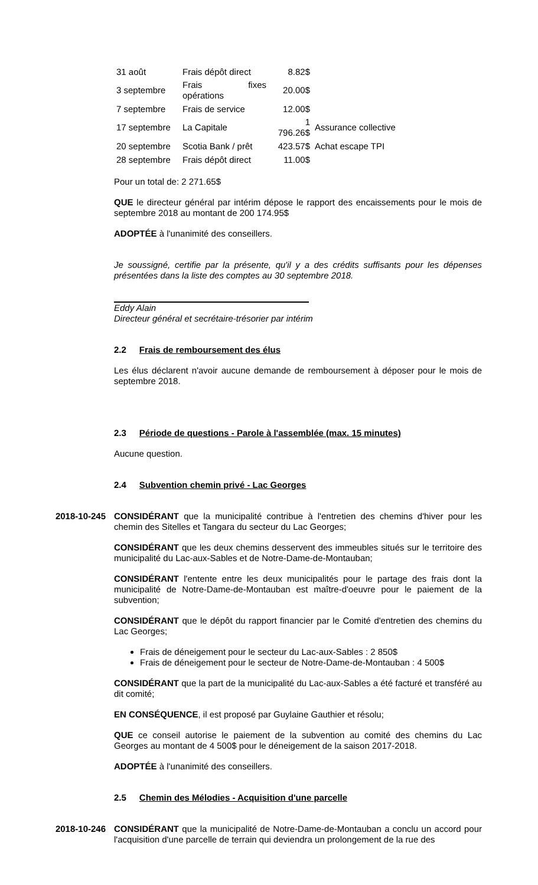| 31 août | Frais dépôt direct | 8.82$ | |
| 3 septembre | Frais fixes opérations | 20.00$ | |
| 7 septembre | Frais de service | 12.00$ | |
| 17 septembre | La Capitale | 1 796.26$ | Assurance collective |
| 20 septembre | Scotia Bank / prêt | 423.57$ | Achat escape TPI |
| 28 septembre | Frais dépôt direct | 11.00$ | |
Pour un total de: 2 271.65$
QUE le directeur général par intérim dépose le rapport des encaissements pour le mois de septembre 2018 au montant de 200 174.95$
ADOPTÉE à l'unanimité des conseillers.
Je soussigné, certifie par la présente, qu'il y a des crédits suffisants pour les dépenses présentées dans la liste des comptes au 30 septembre 2018.
Eddy Alain
Directeur général et secrétaire-trésorier par intérim
2.2 Frais de remboursement des élus
Les élus déclarent n'avoir aucune demande de remboursement à déposer pour le mois de septembre 2018.
2.3 Période de questions - Parole à l'assemblée (max. 15 minutes)
Aucune question.
2.4 Subvention chemin privé - Lac Georges
2018-10-245 CONSIDÉRANT que la municipalité contribue à l'entretien des chemins d'hiver pour les chemin des Sitelles et Tangara du secteur du Lac Georges;
CONSIDÉRANT que les deux chemins desservent des immeubles situés sur le territoire des municipalité du Lac-aux-Sables et de Notre-Dame-de-Montauban;
CONSIDÉRANT l'entente entre les deux municipalités pour le partage des frais dont la municipalité de Notre-Dame-de-Montauban est maître-d'oeuvre pour le paiement de la subvention;
CONSIDÉRANT que le dépôt du rapport financier par le Comité d'entretien des chemins du Lac Georges;
Frais de déneigement pour le secteur du Lac-aux-Sables : 2 850$
Frais de déneigement pour le secteur de Notre-Dame-de-Montauban : 4 500$
CONSIDÉRANT que la part de la municipalité du Lac-aux-Sables a été facturé et transféré au dit comité;
EN CONSÉQUENCE, il est proposé par Guylaine Gauthier et résolu;
QUE ce conseil autorise le paiement de la subvention au comité des chemins du Lac Georges au montant de 4 500$ pour le déneigement de la saison 2017-2018.
ADOPTÉE à l'unanimité des conseillers.
2.5 Chemin des Mélodies - Acquisition d'une parcelle
2018-10-246 CONSIDÉRANT que la municipalité de Notre-Dame-de-Montauban a conclu un accord pour l'acquisition d'une parcelle de terrain qui deviendra un prolongement de la rue des